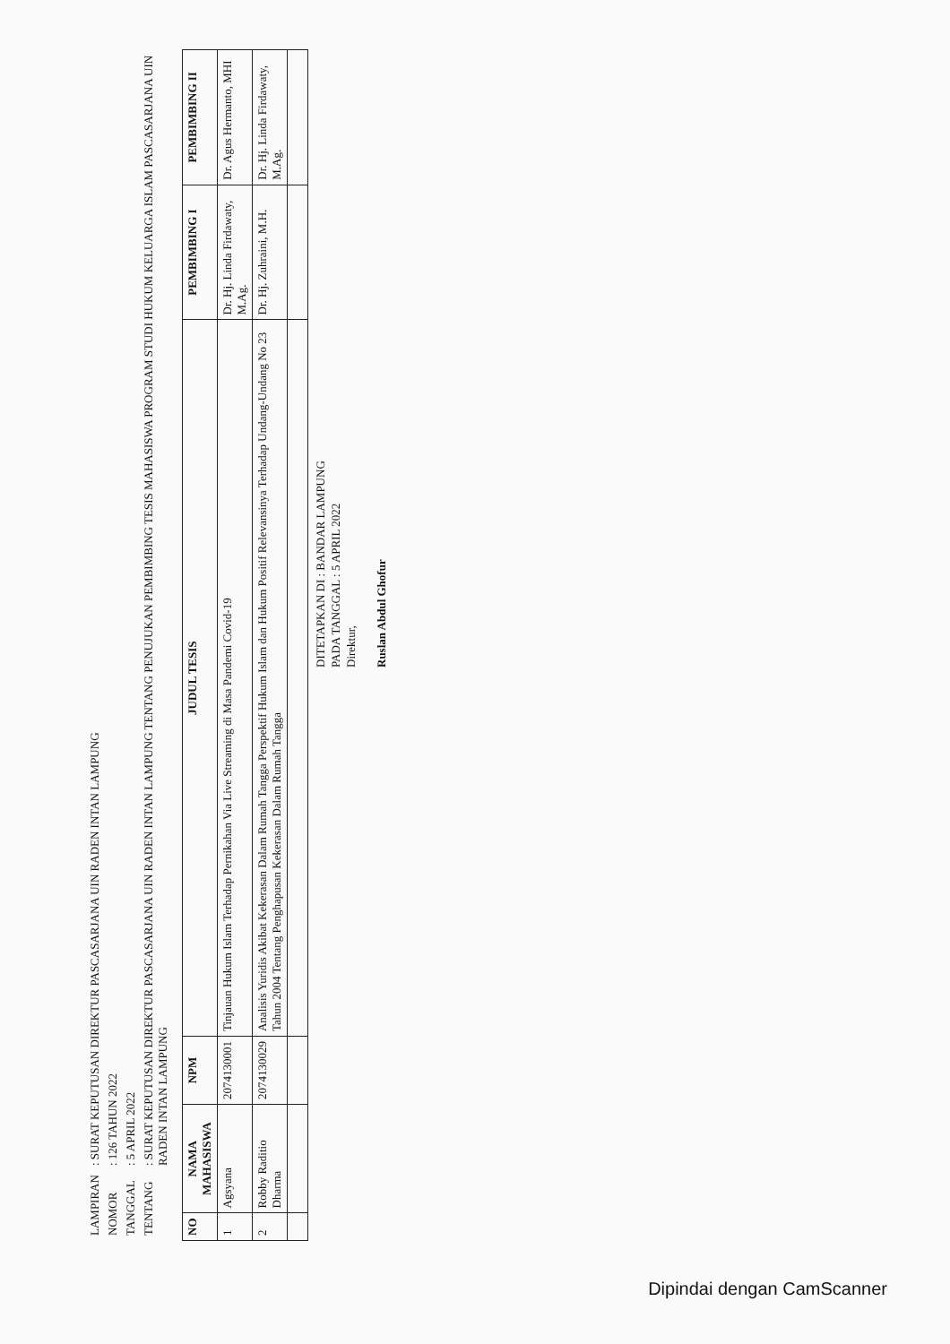| LAMPIRAN | : SURAT KEPUTUSAN DIREKTUR PASCASARJANA UIN RADEN INTAN LAMPUNG |
| NOMOR | : 126 TAHUN 2022 |
| TANGGAL | : 5 APRIL 2022 |
| TENTANG | : SURAT KEPUTUSAN DIREKTUR PASCASARJANA UIN RADEN INTAN LAMPUNG TENTANG PENUJUKAN PEMBIMBING TESIS MAHASISWA PROGRAM STUDI HUKUM KELUARGA ISLAM PASCASARJANA UIN RADEN INTAN LAMPUNG |
| NO | NAMA MAHASISWA | NPM | JUDUL TESIS | PEMBIMBING I | PEMBIMBING II |
| --- | --- | --- | --- | --- | --- |
| 1 | Agsyana | 2074130001 | Tinjauan Hukum Islam Terhadap Pernikahan Via Live Streaming di Masa Pandemi Covid-19 | Dr. Hj. Linda Firdawaty, M.Ag. | Dr. Agus Hermanto, MHI |
| 2 | Robby Raditio Dharma | 2074130029 | Analisis Yuridis Akibat Kekerasan Dalam Rumah Tangga Perspektif Hukum Islam dan Hukum Positif Relevansinya Terhadap Undang-Undang No 23 Tahun 2004 Tentang Penghapusan Kekerasan Dalam Rumah Tangga | Dr. Hj. Zuhraini, M.H. | Dr. Hj. Linda Firdawaty, M.Ag. |
DITETAPKAN DI : BANDAR LAMPUNG
PADA TANGGAL : 5 APRIL 2022
Direktur,
Ruslan Abdul Ghofur
Dipindai dengan CamScanner